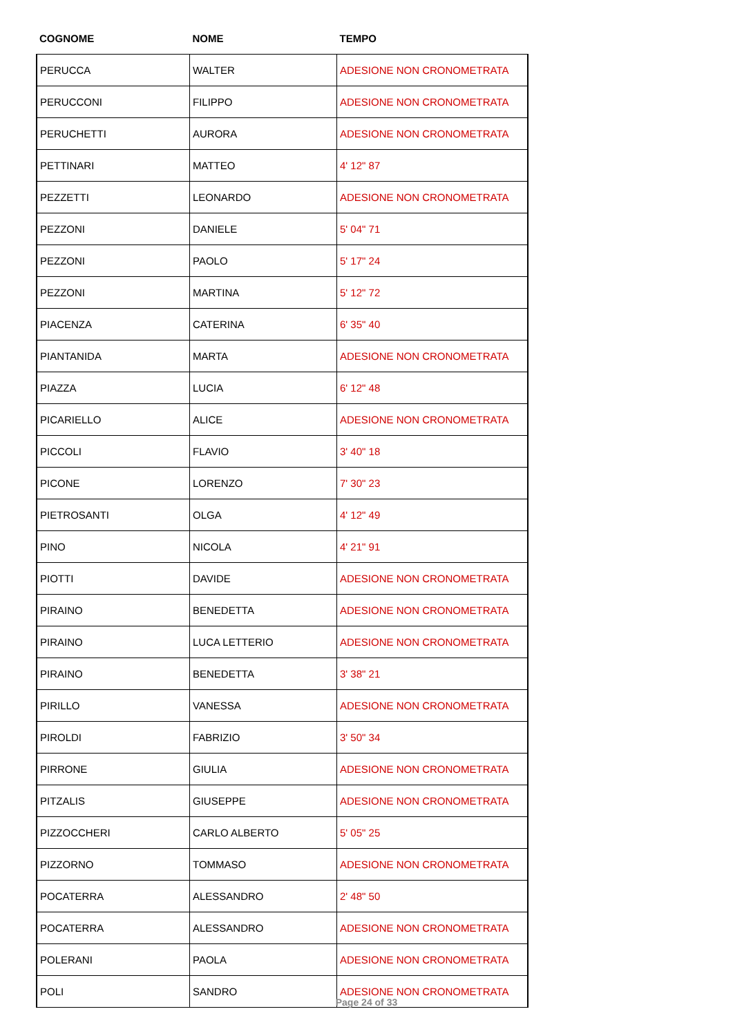| COGNOME | NOME | TEMPO |
| --- | --- | --- |
| PERUCCA | WALTER | ADESIONE NON CRONOMETRATA |
| PERUCCONI | FILIPPO | ADESIONE NON CRONOMETRATA |
| PERUCHETTI | AURORA | ADESIONE NON CRONOMETRATA |
| PETTINARI | MATTEO | 4' 12" 87 |
| PEZZETTI | LEONARDO | ADESIONE NON CRONOMETRATA |
| PEZZONI | DANIELE | 5' 04" 71 |
| PEZZONI | PAOLO | 5' 17" 24 |
| PEZZONI | MARTINA | 5' 12" 72 |
| PIACENZA | CATERINA | 6' 35" 40 |
| PIANTANIDA | MARTA | ADESIONE NON CRONOMETRATA |
| PIAZZA | LUCIA | 6' 12" 48 |
| PICARIELLO | ALICE | ADESIONE NON CRONOMETRATA |
| PICCOLI | FLAVIO | 3' 40" 18 |
| PICONE | LORENZO | 7' 30" 23 |
| PIETROSANTI | OLGA | 4' 12" 49 |
| PINO | NICOLA | 4' 21" 91 |
| PIOTTI | DAVIDE | ADESIONE NON CRONOMETRATA |
| PIRAINO | BENEDETTA | ADESIONE NON CRONOMETRATA |
| PIRAINO | LUCA LETTERIO | ADESIONE NON CRONOMETRATA |
| PIRAINO | BENEDETTA | 3' 38" 21 |
| PIRILLO | VANESSA | ADESIONE NON CRONOMETRATA |
| PIROLDI | FABRIZIO | 3' 50" 34 |
| PIRRONE | GIULIA | ADESIONE NON CRONOMETRATA |
| PITZALIS | GIUSEPPE | ADESIONE NON CRONOMETRATA |
| PIZZOCCHERI | CARLO ALBERTO | 5' 05" 25 |
| PIZZORNO | TOMMASO | ADESIONE NON CRONOMETRATA |
| POCATERRA | ALESSANDRO | 2' 48" 50 |
| POCATERRA | ALESSANDRO | ADESIONE NON CRONOMETRATA |
| POLERANI | PAOLA | ADESIONE NON CRONOMETRATA |
| POLI | SANDRO | ADESIONE NON CRONOMETRATA |
Page 24 of 33